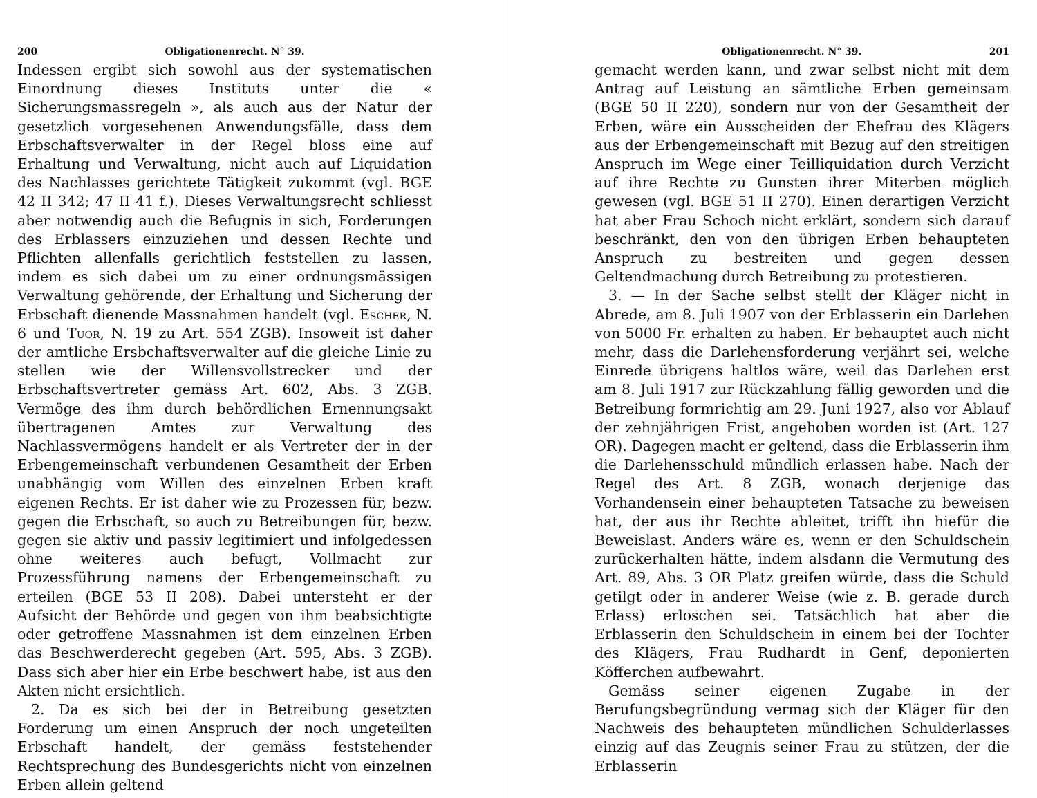200 Obligationenrecht. N° 39.
Indessen ergibt sich sowohl aus der systematischen Einordnung dieses Instituts unter die « Sicherungsmassregeln », als auch aus der Natur der gesetzlich vorgesehenen Anwendungsfälle, dass dem Erbschaftsverwalter in der Regel bloss eine auf Erhaltung und Verwaltung, nicht auch auf Liquidation des Nachlasses gerichtete Tätigkeit zukommt (vgl. BGE 42 II 342; 47 II 41 f.). Dieses Verwaltungsrecht schliesst aber notwendig auch die Befugnis in sich, Forderungen des Erblassers einzuziehen und dessen Rechte und Pflichten allenfalls gerichtlich feststellen zu lassen, indem es sich dabei um zu einer ordnungsmässigen Verwaltung gehörende, der Erhaltung und Sicherung der Erbschaft dienende Massnahmen handelt (vgl. Escher, N. 6 und Tuor, N. 19 zu Art. 554 ZGB). Insoweit ist daher der amtliche Ersbchaftsverwalter auf die gleiche Linie zu stellen wie der Willensvollstrecker und der Erbschaftsvertreter gemäss Art. 602, Abs. 3 ZGB. Vermöge des ihm durch behördlichen Ernennungsakt übertragenen Amtes zur Verwaltung des Nachlassvermögens handelt er als Vertreter der in der Erbengemeinschaft verbundenen Gesamtheit der Erben unabhängig vom Willen des einzelnen Erben kraft eigenen Rechts. Er ist daher wie zu Prozessen für, bezw. gegen die Erbschaft, so auch zu Betreibungen für, bezw. gegen sie aktiv und passiv legitimiert und infolgedessen ohne weiteres auch befugt, Vollmacht zur Prozessführung namens der Erbengemeinschaft zu erteilen (BGE 53 II 208). Dabei untersteht er der Aufsicht der Behörde und gegen von ihm beabsichtigte oder getroffene Massnahmen ist dem einzelnen Erben das Beschwerderecht gegeben (Art. 595, Abs. 3 ZGB). Dass sich aber hier ein Erbe beschwert habe, ist aus den Akten nicht ersichtlich.
2. Da es sich bei der in Betreibung gesetzten Forderung um einen Anspruch der noch ungeteilten Erbschaft handelt, der gemäss feststehender Rechtsprechung des Bundesgerichts nicht von einzelnen Erben allein geltend
Obligationenrecht. N° 39. 201
gemacht werden kann, und zwar selbst nicht mit dem Antrag auf Leistung an sämtliche Erben gemeinsam (BGE 50 II 220), sondern nur von der Gesamtheit der Erben, wäre ein Ausscheiden der Ehefrau des Klägers aus der Erbengemeinschaft mit Bezug auf den streitigen Anspruch im Wege einer Teilliquidation durch Verzicht auf ihre Rechte zu Gunsten ihrer Miterben möglich gewesen (vgl. BGE 51 II 270). Einen derartigen Verzicht hat aber Frau Schoch nicht erklärt, sondern sich darauf beschränkt, den von den übrigen Erben behaupteten Anspruch zu bestreiten und gegen dessen Geltendmachung durch Betreibung zu protestieren.
3. — In der Sache selbst stellt der Kläger nicht in Abrede, am 8. Juli 1907 von der Erblasserin ein Darlehen von 5000 Fr. erhalten zu haben. Er behauptet auch nicht mehr, dass die Darlehensforderung verjährt sei, welche Einrede übrigens haltlos wäre, weil das Darlehen erst am 8. Juli 1917 zur Rückzahlung fällig geworden und die Betreibung formrichtig am 29. Juni 1927, also vor Ablauf der zehnjährigen Frist, angehoben worden ist (Art. 127 OR). Dagegen macht er geltend, dass die Erblasserin ihm die Darlehensschuld mündlich erlassen habe. Nach der Regel des Art. 8 ZGB, wonach derjenige das Vorhandensein einer behaupteten Tatsache zu beweisen hat, der aus ihr Rechte ableitet, trifft ihn hiefür die Beweislast. Anders wäre es, wenn er den Schuldschein zurückerhalten hätte, indem alsdann die Vermutung des Art. 89, Abs. 3 OR Platz greifen würde, dass die Schuld getilgt oder in anderer Weise (wie z. B. gerade durch Erlass) erloschen sei. Tatsächlich hat aber die Erblasserin den Schuldschein in einem bei der Tochter des Klägers, Frau Rudhardt in Genf, deponierten Köfferchen aufbewahrt.
Gemäss seiner eigenen Zugabe in der Berufungsbegründung vermag sich der Kläger für den Nachweis des behaupteten mündlichen Schulderlasses einzig auf das Zeugnis seiner Frau zu stützen, der die Erblasserin